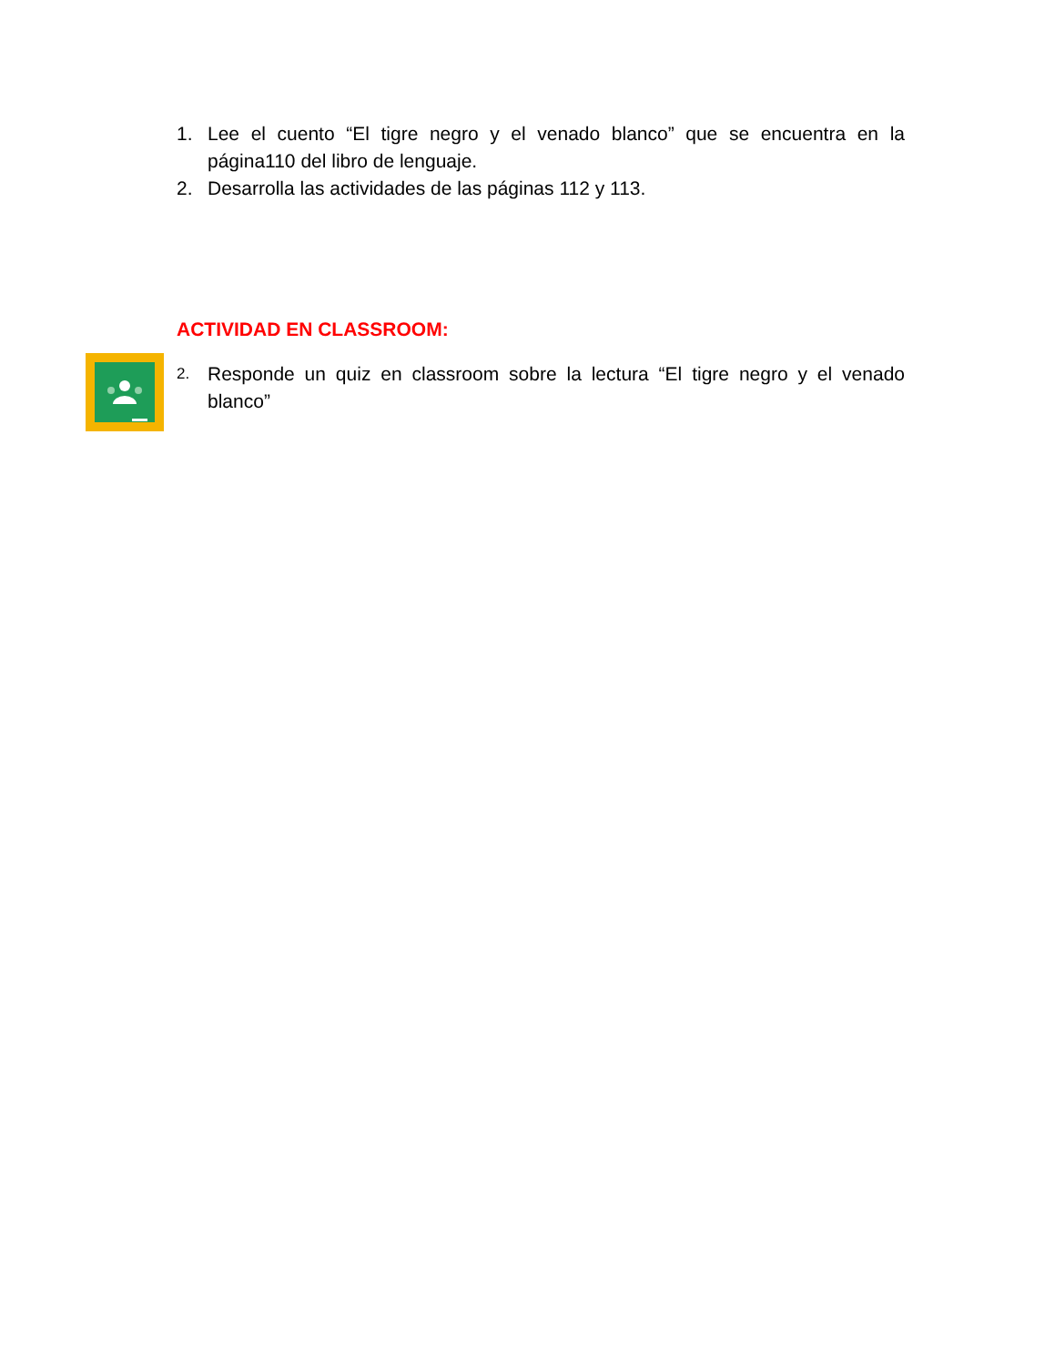1. Lee el cuento “El tigre negro y el venado blanco” que se encuentra en la página110 del libro de lenguaje.
2. Desarrolla las actividades de las páginas 112 y 113.
ACTIVIDAD EN CLASSROOM:
2. Responde un quiz en classroom sobre la lectura “El tigre negro y el venado blanco”